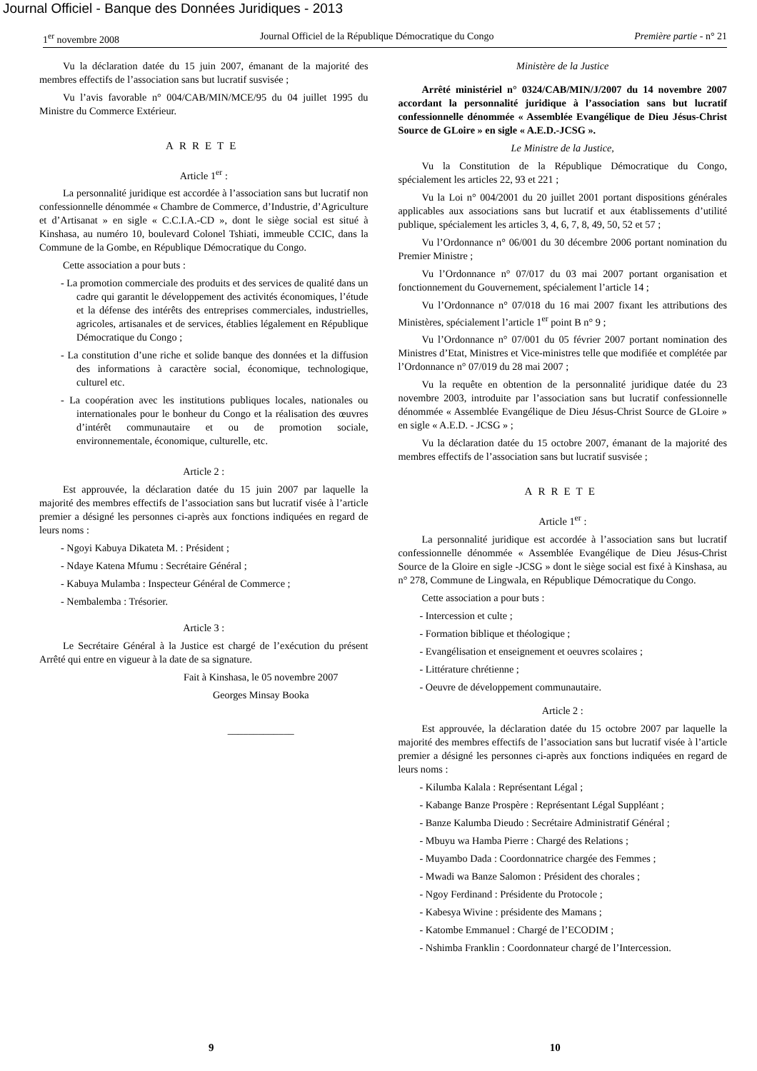Journal Officiel - Banque des Données Juridiques - 2013
1<sup>er</sup> novembre 2008 Journal Officiel de la République Démocratique du Congo Première partie - n° 21
Vu la déclaration datée du 15 juin 2007, émanant de la majorité des membres effectifs de l’association sans but lucratif susvisée ;
Vu l’avis favorable n° 004/CAB/MIN/MCE/95 du 04 juillet 1995 du Ministre du Commerce Extérieur.
ARRETE
Article 1<sup>er</sup> :
La personnalité juridique est accordée à l’association sans but lucratif non confessionnelle dénommée « Chambre de Commerce, d’Industrie, d’Agriculture et d’Artisanat » en sigle « C.C.I.A.-CD », dont le siège social est situé à Kinshasa, au numéro 10, boulevard Colonel Tshiati, immeuble CCIC, dans la Commune de la Gombe, en République Démocratique du Congo.
Cette association a pour buts :
- La promotion commerciale des produits et des services de qualité dans un cadre qui garantit le développement des activités économiques, l’étude et la défense des intérêts des entreprises commerciales, industrielles, agricoles, artisanales et de services, établies légalement en République Démocratique du Congo ;
- La constitution d’une riche et solide banque des données et la diffusion des informations à caractère social, économique, technologique, culturel etc.
- La coopération avec les institutions publiques locales, nationales ou internationales pour le bonheur du Congo et la réalisation des œuvres d’intérêt communautaire et ou de promotion sociale, environnementale, économique, culturelle, etc.
Article 2 :
Est approuvée, la déclaration datée du 15 juin 2007 par laquelle la majorité des membres effectifs de l’association sans but lucratif visée à l’article premier a désigné les personnes ci-après aux fonctions indiquées en regard de leurs noms :
- Ngoyi Kabuya Dikateta M. : Président ;
- Ndaye Katena Mfumu : Secrétaire Général ;
- Kabuya Mulamba : Inspecteur Général de Commerce ;
- Nembalemba : Trésorier.
Article 3 :
Le Secrétaire Général à la Justice est chargé de l’exécution du présent Arrêté qui entre en vigueur à la date de sa signature.
Fait à Kinshasa, le 05 novembre 2007
Georges Minsay Booka
_____________
Ministère de la Justice
Arrêté ministériel n° 0324/CAB/MIN/J/2007 du 14 novembre 2007 accordant la personnalité juridique à l’association sans but lucratif confessionnelle dénommée « Assemblée Evangélique de Dieu Jésus-Christ Source de GLoire » en sigle « A.E.D.-JCSG ».
Le Ministre de la Justice,
Vu la Constitution de la République Démocratique du Congo, spécialement les articles 22, 93 et 221 ;
Vu la Loi n° 004/2001 du 20 juillet 2001 portant dispositions générales applicables aux associations sans but lucratif et aux établissements d’utilité publique, spécialement les articles 3, 4, 6, 7, 8, 49, 50, 52 et 57 ;
Vu l’Ordonnance n° 06/001 du 30 décembre 2006 portant nomination du Premier Ministre ;
Vu l’Ordonnance n° 07/017 du 03 mai 2007 portant organisation et fonctionnement du Gouvernement, spécialement l’article 14 ;
Vu l’Ordonnance n° 07/018 du 16 mai 2007 fixant les attributions des Ministères, spécialement l’article 1<sup>er</sup> point B n° 9 ;
Vu l’Ordonnance n° 07/001 du 05 février 2007 portant nomination des Ministres d’Etat, Ministres et Vice-ministres telle que modifiée et complétée par l’Ordonnance n° 07/019 du 28 mai 2007 ;
Vu la requête en obtention de la personnalité juridique datée du 23 novembre 2003, introduite par l’association sans but lucratif confessionnelle dénommée « Assemblée Evangélique de Dieu Jésus-Christ Source de GLoire » en sigle « A.E.D. - JCSG » ;
Vu la déclaration datée du 15 octobre 2007, émanant de la majorité des membres effectifs de l’association sans but lucratif susvisée ;
ARRETE
Article 1<sup>er</sup> :
La personnalité juridique est accordée à l’association sans but lucratif confessionnelle dénommée « Assemblée Evangélique de Dieu Jésus-Christ Source de la Gloire en sigle -JCSG » dont le siège social est fixé à Kinshasa, au n° 278, Commune de Lingwala, en République Démocratique du Congo.
Cette association a pour buts :
- Intercession et culte ;
- Formation biblique et théologique ;
- Evangélisation et enseignement et oeuvres scolaires ;
- Littérature chrétienne ;
- Oeuvre de développement communautaire.
Article 2 :
Est approuvée, la déclaration datée du 15 octobre 2007 par laquelle la majorité des membres effectifs de l’association sans but lucratif visée à l’article premier a désigné les personnes ci-après aux fonctions indiquées en regard de leurs noms :
- Kilumba Kalala : Représentant Légal ;
- Kabange Banze Prospère : Représentant Légal Suppléant ;
- Banze Kalumba Dieudo : Secrétaire Administratif Général ;
- Mbuyu wa Hamba Pierre : Chargé des Relations ;
- Muyambo Dada : Coordonnatrice chargée des Femmes ;
- Mwadi wa Banze Salomon : Président des chorales ;
- Ngoy Ferdinand : Présidente du Protocole ;
- Kabesya Wivine : présidente des Mamans ;
- Katombe Emmanuel : Chargé de l’ECODIM ;
- Nshimba Franklin : Coordonnateur chargé de l’Intercession.
9 10